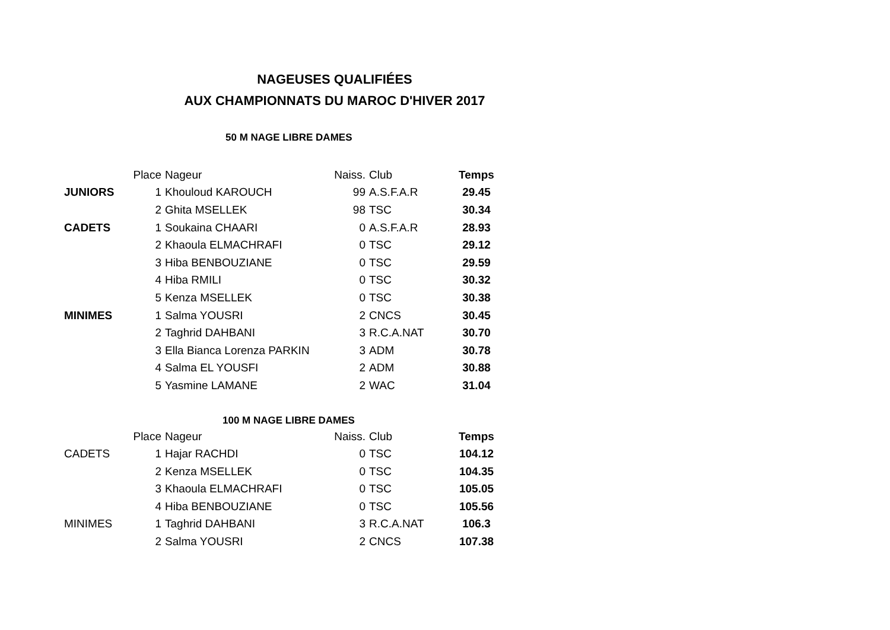NAGEUSES QUALIFIÉES
AUX CHAMPIONNATS DU MAROC D'HIVER 2017
50 M NAGE LIBRE DAMES
| | Place | Nageur | Naiss. | Club | Temps |
| --- | --- | --- | --- | --- | --- |
| JUNIORS | 1 | Khouloud KAROUCH | 99 | A.S.F.A.R | 29.45 |
| | 2 | Ghita MSELLEK | 98 | TSC | 30.34 |
| CADETS | 1 | Soukaina CHAARI | 0 | A.S.F.A.R | 28.93 |
| | 2 | Khaoula ELMACHRAFI | 0 | TSC | 29.12 |
| | 3 | Hiba BENBOUZIANE | 0 | TSC | 29.59 |
| | 4 | Hiba RMILI | 0 | TSC | 30.32 |
| | 5 | Kenza MSELLEK | 0 | TSC | 30.38 |
| MINIMES | 1 | Salma YOUSRI | 2 | CNCS | 30.45 |
| | 2 | Taghrid DAHBANI | 3 | R.C.A.NAT | 30.70 |
| | 3 | Ella Bianca Lorenza PARKIN | 3 | ADM | 30.78 |
| | 4 | Salma EL YOUSFI | 2 | ADM | 30.88 |
| | 5 | Yasmine LAMANE | 2 | WAC | 31.04 |
100 M NAGE LIBRE DAMES
| | Place | Nageur | Naiss. | Club | Temps |
| --- | --- | --- | --- | --- | --- |
| CADETS | 1 | Hajar RACHDI | 0 | TSC | 104.12 |
| | 2 | Kenza MSELLEK | 0 | TSC | 104.35 |
| | 3 | Khaoula ELMACHRAFI | 0 | TSC | 105.05 |
| | 4 | Hiba BENBOUZIANE | 0 | TSC | 105.56 |
| MINIMES | 1 | Taghrid DAHBANI | 3 | R.C.A.NAT | 106.3 |
| | 2 | Salma YOUSRI | 2 | CNCS | 107.38 |